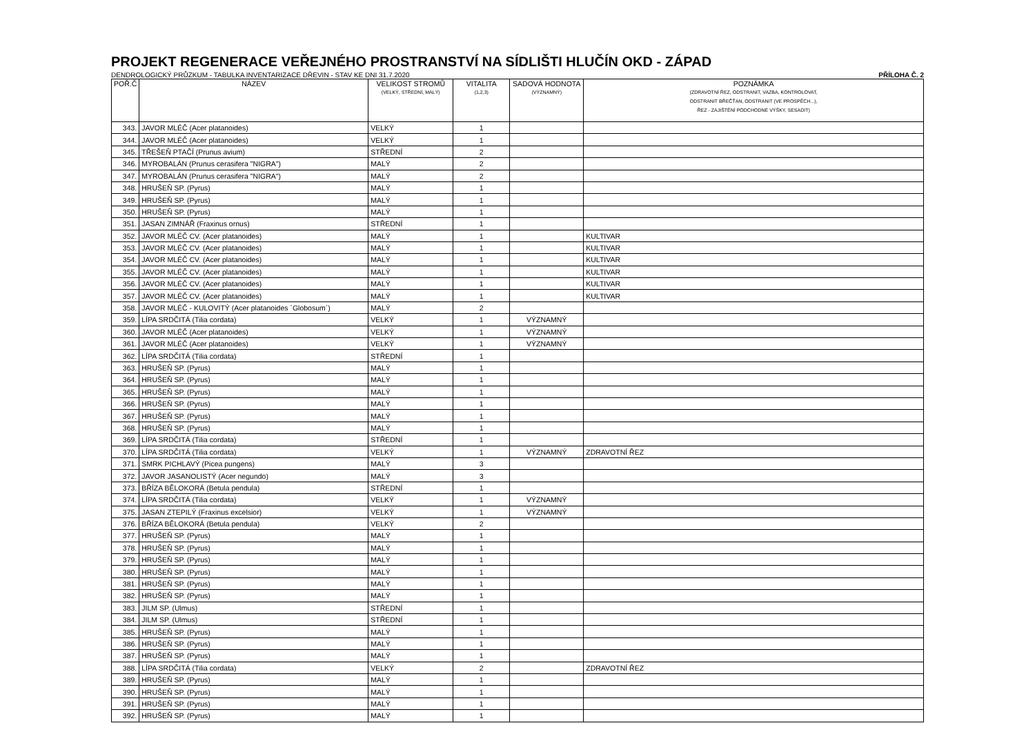PROJEKT REGENERACE VEŘEJNÉHO PROSTRANSTVÍ NA SÍDLIŠTI HLUČÍN OKD - ZÁPAD
DENDROLOGICKÝ PRŮZKUM - TABULKA INVENTARIZACE DŘEVIN - STAV KE DNI 31.7.2020 PŘÍLOHA Č. 2
| POŘ.Č | NÁZEV | VELIKOST STROMŮ (VELKÝ, STŘEDNÍ, MALÝ) | VITALITA (1,2,3) | SADOVÁ HODNOTA (VÝZNAMNÝ) | POZNÁMKA (ZDRAVOTNÍ ŘEZ, ODSTRANIT, VAZBA, KONTROLOVAT, ODSTRANIT BŘEČŤAN, ODSTRANIT (VE PROSPĚCH...), ŘEZ - ZAJIŠTĚNÍ PODCHODNÉ VÝŠKY, SESADIT) |
| --- | --- | --- | --- | --- | --- |
| 343. | JAVOR MLÉČ (Acer platanoides) | VELKÝ | 1 | | |
| 344. | JAVOR MLÉČ (Acer platanoides) | VELKÝ | 1 | | |
| 345. | TŘEŠEŇ PTAČÍ (Prunus avium) | STŘEDNÍ | 2 | | |
| 346. | MYROBALÁN (Prunus cerasifera "NIGRA") | MALÝ | 2 | | |
| 347. | MYROBALÁN (Prunus cerasifera "NIGRA") | MALÝ | 2 | | |
| 348. | HRUŠEŇ SP. (Pyrus) | MALÝ | 1 | | |
| 349. | HRUŠEŇ SP. (Pyrus) | MALÝ | 1 | | |
| 350. | HRUŠEŇ SP. (Pyrus) | MALÝ | 1 | | |
| 351. | JASAN ZIMNÁŘ (Fraxinus ornus) | STŘEDNÍ | 1 | | |
| 352. | JAVOR MLÉČ CV. (Acer platanoides) | MALÝ | 1 | | KULTIVAR |
| 353. | JAVOR MLÉČ CV. (Acer platanoides) | MALÝ | 1 | | KULTIVAR |
| 354. | JAVOR MLÉČ CV. (Acer platanoides) | MALÝ | 1 | | KULTIVAR |
| 355. | JAVOR MLÉČ CV. (Acer platanoides) | MALÝ | 1 | | KULTIVAR |
| 356. | JAVOR MLÉČ CV. (Acer platanoides) | MALÝ | 1 | | KULTIVAR |
| 357. | JAVOR MLÉČ CV. (Acer platanoides) | MALÝ | 1 | | KULTIVAR |
| 358. | JAVOR MLÉČ - KULOVITÝ (Acer platanoides ´Globosum´) | MALÝ | 2 | | |
| 359. | LÍPA SRDČITÁ (Tilia cordata) | VELKÝ | 1 | VÝZNAMNÝ | |
| 360. | JAVOR MLÉČ (Acer platanoides) | VELKÝ | 1 | VÝZNAMNÝ | |
| 361. | JAVOR MLÉČ (Acer platanoides) | VELKÝ | 1 | VÝZNAMNÝ | |
| 362. | LÍPA SRDČITÁ (Tilia cordata) | STŘEDNÍ | 1 | | |
| 363. | HRUŠEŇ SP. (Pyrus) | MALÝ | 1 | | |
| 364. | HRUŠEŇ SP. (Pyrus) | MALÝ | 1 | | |
| 365. | HRUŠEŇ SP. (Pyrus) | MALÝ | 1 | | |
| 366. | HRUŠEŇ SP. (Pyrus) | MALÝ | 1 | | |
| 367. | HRUŠEŇ SP. (Pyrus) | MALÝ | 1 | | |
| 368. | HRUŠEŇ SP. (Pyrus) | MALÝ | 1 | | |
| 369. | LÍPA SRDČITÁ (Tilia cordata) | STŘEDNÍ | 1 | | |
| 370. | LÍPA SRDČITÁ (Tilia cordata) | VELKÝ | 1 | VÝZNAMNÝ | ZDRAVOTNÍ ŘEZ |
| 371. | SMRK PICHLAVÝ (Picea pungens) | MALÝ | 3 | | |
| 372. | JAVOR JASANOLISTÝ (Acer negundo) | MALÝ | 3 | | |
| 373. | BŘÍZA BĚLOKORÁ (Betula pendula) | STŘEDNÍ | 1 | | |
| 374. | LÍPA SRDČITÁ (Tilia cordata) | VELKÝ | 1 | VÝZNAMNÝ | |
| 375. | JASAN ZTEPILÝ (Fraxinus excelsior) | VELKÝ | 1 | VÝZNAMNÝ | |
| 376. | BŘÍZA BĚLOKORÁ (Betula pendula) | VELKÝ | 2 | | |
| 377. | HRUŠEŇ SP. (Pyrus) | MALÝ | 1 | | |
| 378. | HRUŠEŇ SP. (Pyrus) | MALÝ | 1 | | |
| 379. | HRUŠEŇ SP. (Pyrus) | MALÝ | 1 | | |
| 380. | HRUŠEŇ SP. (Pyrus) | MALÝ | 1 | | |
| 381. | HRUŠEŇ SP. (Pyrus) | MALÝ | 1 | | |
| 382. | HRUŠEŇ SP. (Pyrus) | MALÝ | 1 | | |
| 383. | JILM SP. (Ulmus) | STŘEDNÍ | 1 | | |
| 384. | JILM SP. (Ulmus) | STŘEDNÍ | 1 | | |
| 385. | HRUŠEŇ SP. (Pyrus) | MALÝ | 1 | | |
| 386. | HRUŠEŇ SP. (Pyrus) | MALÝ | 1 | | |
| 387. | HRUŠEŇ SP. (Pyrus) | MALÝ | 1 | | |
| 388. | LÍPA SRDČITÁ (Tilia cordata) | VELKÝ | 2 | | ZDRAVOTNÍ ŘEZ |
| 389. | HRUŠEŇ SP. (Pyrus) | MALÝ | 1 | | |
| 390. | HRUŠEŇ SP. (Pyrus) | MALÝ | 1 | | |
| 391. | HRUŠEŇ SP. (Pyrus) | MALÝ | 1 | | |
| 392. | HRUŠEŇ SP. (Pyrus) | MALÝ | 1 | | |